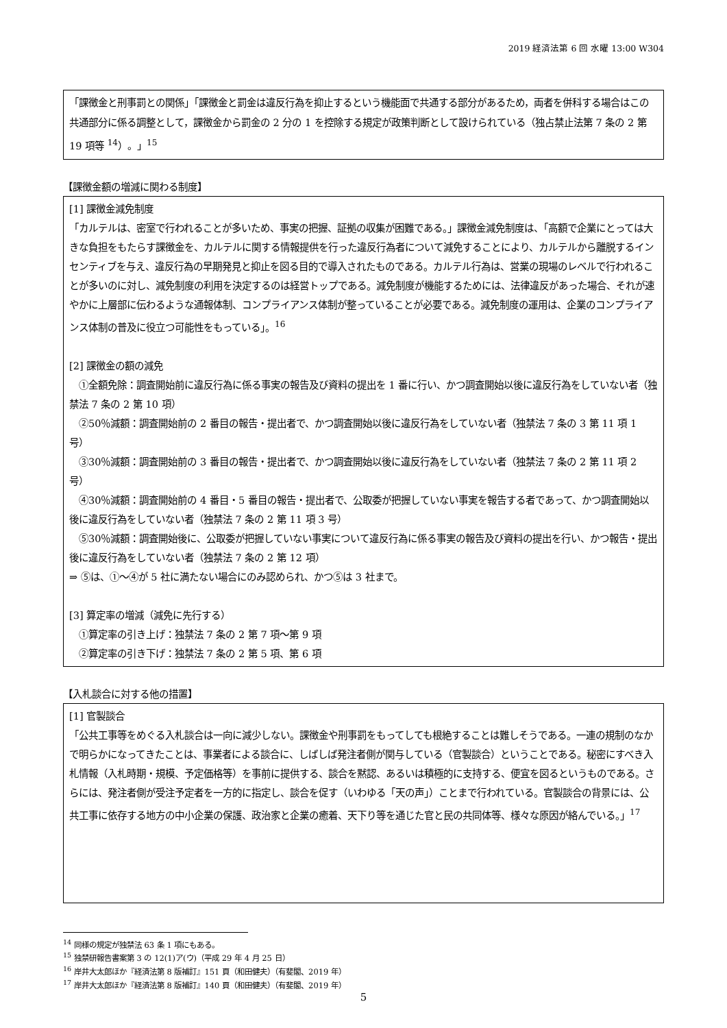2019 経済法第 6 回 水曜 13:00 W304
「課徴金と刑事罰との関係」「課徴金と罰金は違反行為を抑止するという機能面で共通する部分があるため，両者を併科する場合はこの共通部分に係る調整として，課徴金から罰金の 2 分の 1 を控除する規定が政策判断として設けられている（独占禁止法第 7 条の 2 第 19 項等 <sup>14</sup>）。」<sup>15</sup>
【課徴金額の増減に関わる制度】
[1] 課徴金減免制度
「カルテルは、密室で行われることが多いため、事実の把握、証拠の収集が困難である。」課徴金減免制度は、「高額で企業にとっては大きな負担をもたらす課徴金を、カルテルに関する情報提供を行った違反行為者について減免することにより、カルテルから離脱するインセンティブを与え、違反行為の早期発見と抑止を図る目的で導入されたものである。カルテル行為は、営業の現場のレベルで行われることが多いのに対し、減免制度の利用を決定するのは経営トップである。減免制度が機能するためには、法律違反があった場合、それが速やかに上層部に伝わるような通報体制、コンプライアンス体制が整っていることが必要である。減免制度の運用は、企業のコンプライアンス体制の普及に役立つ可能性をもっている」。<sup>16</sup>
[2] 課徴金の額の減免
　①全額免除：調査開始前に違反行為に係る事実の報告及び資料の提出を 1 番に行い、かつ調査開始以後に違反行為をしていない者（独禁法 7 条の 2 第 10 項）
　②50％減額：調査開始前の 2 番目の報告・提出者で、かつ調査開始以後に違反行為をしていない者（独禁法 7 条の 3 第 11 項 1 号）
　③30％減額：調査開始前の 3 番目の報告・提出者で、かつ調査開始以後に違反行為をしていない者（独禁法 7 条の 2 第 11 項 2 号）
　④30％減額：調査開始前の 4 番目・5 番目の報告・提出者で、公取委が把握していない事実を報告する者であって、かつ調査開始以後に違反行為をしていない者（独禁法 7 条の 2 第 11 項 3 号）
　⑤30％減額：調査開始後に、公取委が把握していない事実について違反行為に係る事実の報告及び資料の提出を行い、かつ報告・提出後に違反行為をしていない者（独禁法 7 条の 2 第 12 項）
⇒ ⑤は、①～④が 5 社に満たない場合にのみ認められ、かつ⑤は 3 社まで。
[3] 算定率の増減（減免に先行する）
　①算定率の引き上げ：独禁法 7 条の 2 第 7 項～第 9 項
　②算定率の引き下げ：独禁法 7 条の 2 第 5 項、第 6 項
【入札談合に対する他の措置】
[1] 官製談合
「公共工事等をめぐる入札談合は一向に減少しない。課徴金や刑事罰をもってしても根絶することは難しそうである。一連の規制のなかで明らかになってきたことは、事業者による談合に、しばしば発注者側が関与している（官製談合）ということである。秘密にすべき入札情報（入札時期・規模、予定価格等）を事前に提供する、談合を黙認、あるいは積極的に支持する、便宜を図るというものである。さらには、発注者側が受注予定者を一方的に指定し、談合を促す（いわゆる「天の声」）ことまで行われている。官製談合の背景には、公共工事に依存する地方の中小企業の保護、政治家と企業の癒着、天下り等を通じた官と民の共同体等、様々な原因が絡んでいる。」<sup>17</sup>
<sup>14</sup> 同様の規定が独禁法 63 条 1 項にもある。
<sup>15</sup> 独禁研報告書案第 3 の 12(1)ア(ウ)（平成 29 年 4 月 25 日）
<sup>16</sup> 岸井大太郎ほか『経済法第 8 版補訂』151 頁（和田健夫）（有斐閣、2019 年）
<sup>17</sup> 岸井大太郎ほか『経済法第 8 版補訂』140 頁（和田健夫）（有斐閣、2019 年）
5